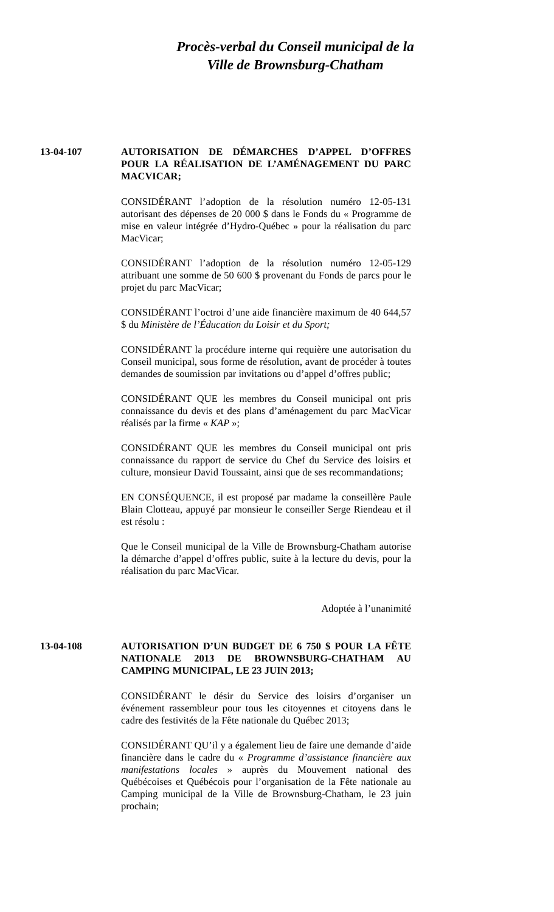Procès-verbal du Conseil municipal de la
Ville de Brownsburg-Chatham
13-04-107
AUTORISATION DE DÉMARCHES D’APPEL D’OFFRES POUR LA RÉALISATION DE L’AMÉNAGEMENT DU PARC MACVICAR;
CONSIDÉRANT l’adoption de la résolution numéro 12-05-131 autorisant des dépenses de 20 000 $ dans le Fonds du « Programme de mise en valeur intégrée d’Hydro-Québec » pour la réalisation du parc MacVicar;
CONSIDÉRANT l’adoption de la résolution numéro 12-05-129 attribuant une somme de 50 600 $ provenant du Fonds de parcs pour le projet du parc MacVicar;
CONSIDÉRANT l’octroi d’une aide financière maximum de 40 644,57 $ du Ministère de l’Éducation du Loisir et du Sport;
CONSIDÉRANT la procédure interne qui requière une autorisation du Conseil municipal, sous forme de résolution, avant de procéder à toutes demandes de soumission par invitations ou d’appel d’offres public;
CONSIDÉRANT QUE les membres du Conseil municipal ont pris connaissance du devis et des plans d’aménagement du parc MacVicar réalisés par la firme « KAP »;
CONSIDÉRANT QUE les membres du Conseil municipal ont pris connaissance du rapport de service du Chef du Service des loisirs et culture, monsieur David Toussaint, ainsi que de ses recommandations;
EN CONSÉQUENCE, il est proposé par madame la conseillère Paule Blain Clotteau, appuyé par monsieur le conseiller Serge Riendeau et il est résolu :
Que le Conseil municipal de la Ville de Brownsburg-Chatham autorise la démarche d’appel d’offres public, suite à la lecture du devis, pour la réalisation du parc MacVicar.
Adoptée à l’unanimité
13-04-108
AUTORISATION D’UN BUDGET DE 6 750 $ POUR LA FÊTE NATIONALE 2013 DE BROWNSBURG-CHATHAM AU CAMPING MUNICIPAL, LE 23 JUIN 2013;
CONSIDÉRANT le désir du Service des loisirs d’organiser un événement rassembleur pour tous les citoyennes et citoyens dans le cadre des festivités de la Fête nationale du Québec 2013;
CONSIDÉRANT QU’il y a également lieu de faire une demande d’aide financière dans le cadre du « Programme d’assistance financière aux manifestations locales » auprès du Mouvement national des Québécoises et Québécois pour l’organisation de la Fête nationale au Camping municipal de la Ville de Brownsburg-Chatham, le 23 juin prochain;